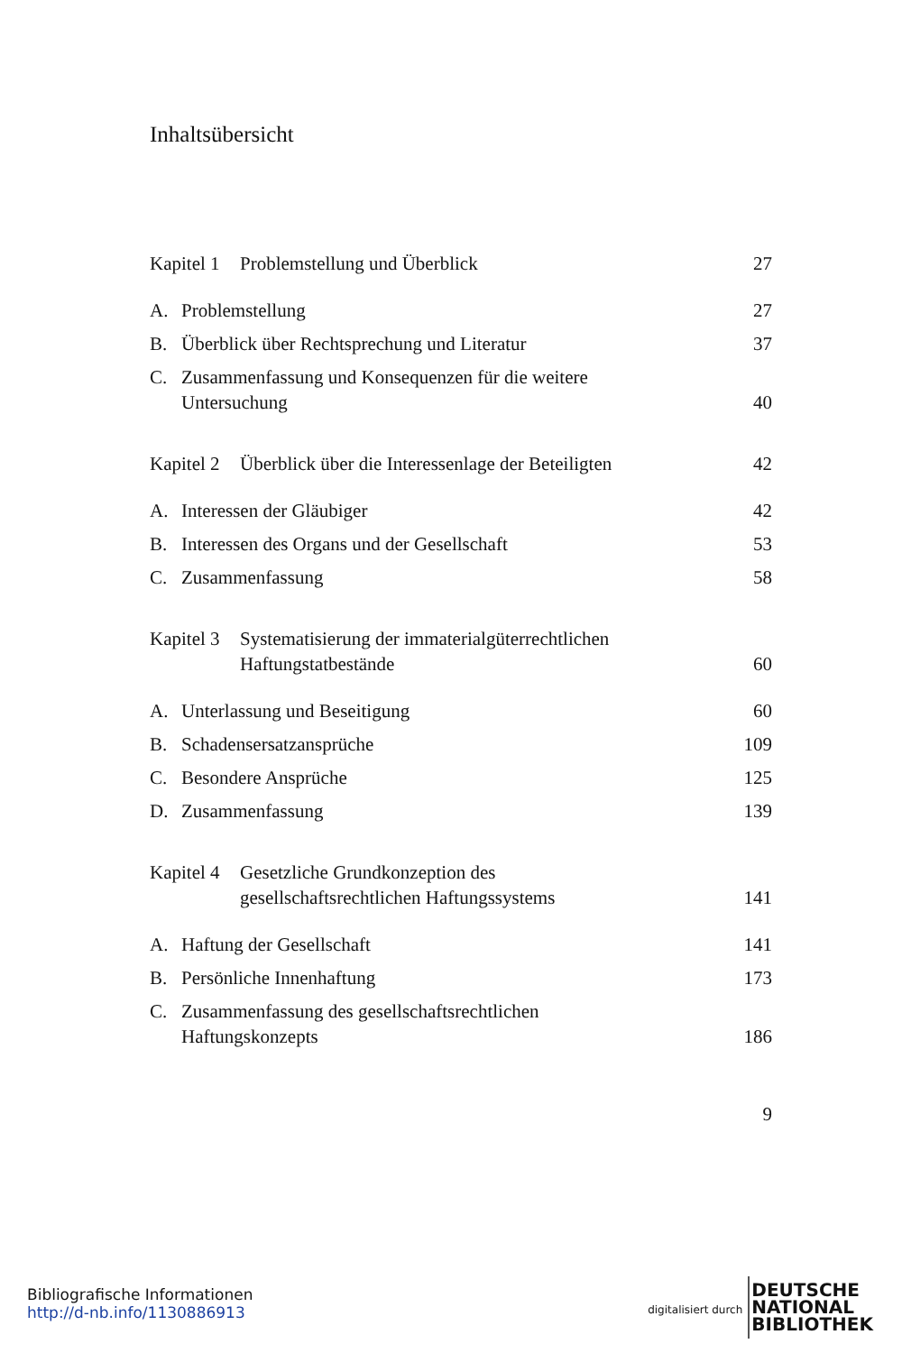Inhaltsübersicht
Kapitel 1 Problemstellung und Überblick
27
A. Problemstellung
27
B. Überblick über Rechtsprechung und Literatur
37
C. Zusammenfassung und Konsequenzen für die weitere
Untersuchung
40
Kapitel 2 Überblick über die Interessenlage der Beteiligten
42
A. Interessen der Gläubiger
42
B. Interessen des Organs und der Gesellschaft
53
C. Zusammenfassung
58
Kapitel 3 Systematisierung der immaterialgüterrechtlichen
Haftungstatbestände
60
A. Unterlassung und Beseitigung
60
B. Schadensersatzansprüche
109
C. Besondere Ansprüche
125
D. Zusammenfassung
139
Kapitel 4 Gesetzliche Grundkonzeption des
gesellschaftsrechtlichen Haftungssystems
141
A. Haftung der Gesellschaft
141
B. Persönliche Innenhaftung
173
C. Zusammenfassung des gesellschaftsrechtlichen
Haftungskonzepts
186
9
Bibliografische Informationen
http://d-nb.info/1130886913
digitalisiert durch
DEUTSCHE
NATIONAL
BIBLIOTHEK